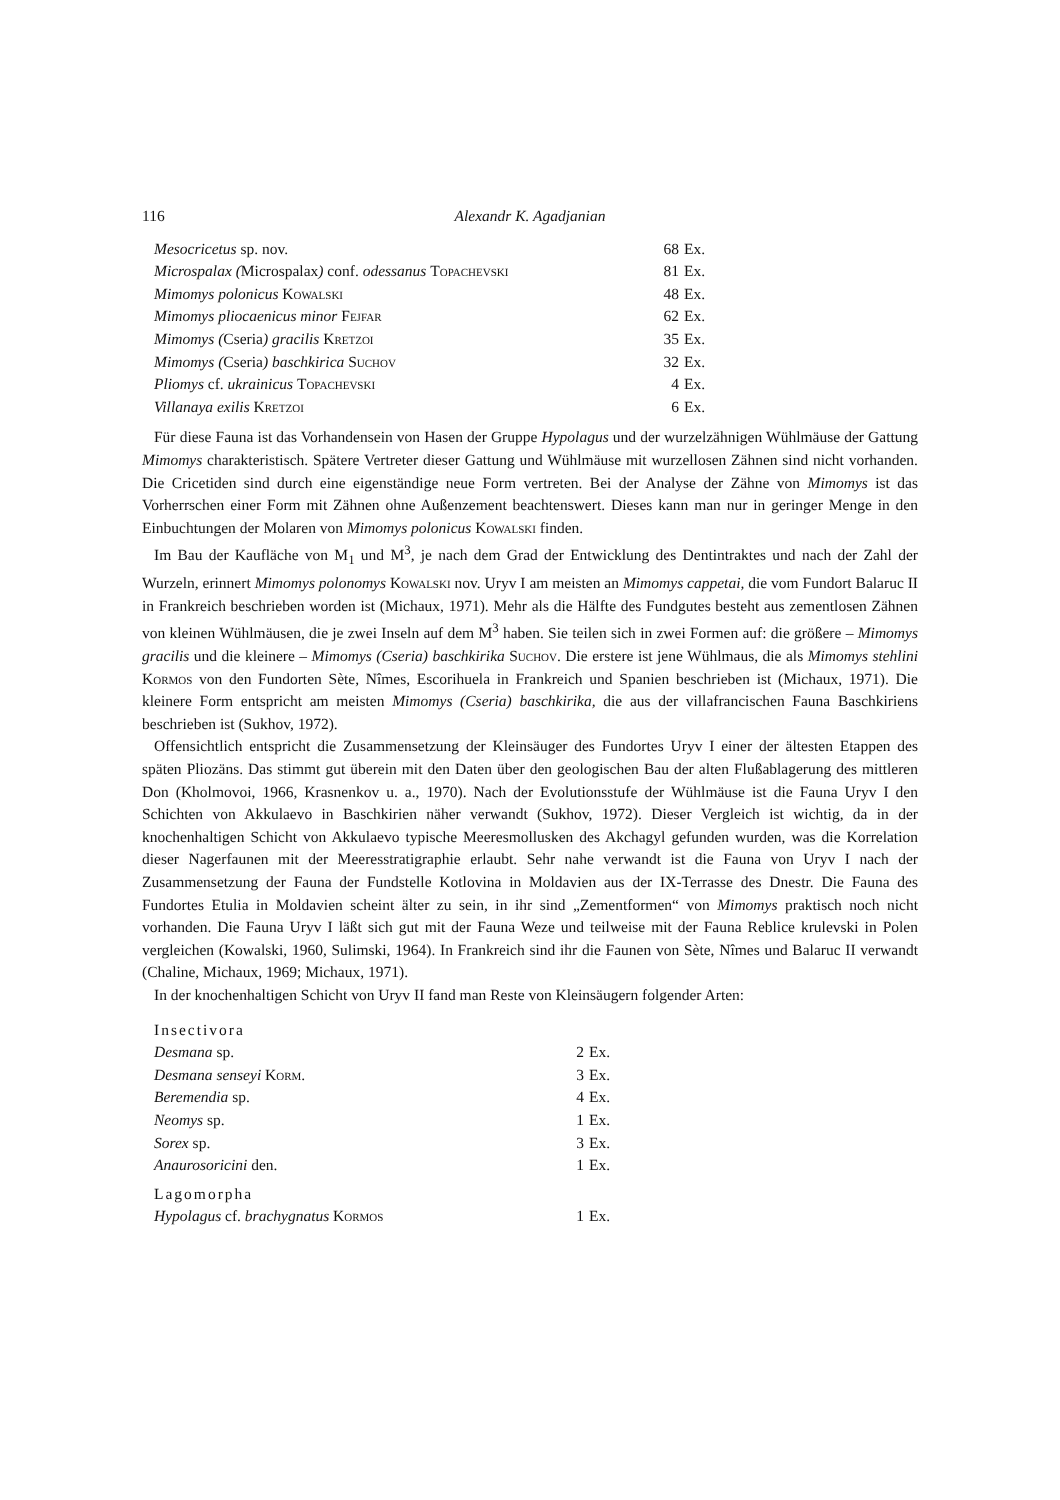116 Alexandr K. Agadjanian
| Mesocricetus sp. nov. | 68 | Ex. |
| Microspalax ( Microspalax ) conf. odessanus Topachevski | 81 | Ex. |
| Mimomys polonicus Kowalski | 48 | Ex. |
| Mimomys pliocaenicus minor Fejfar | 62 | Ex. |
| Mimomys ( Cseria ) gracilis Kretzoi | 35 | Ex. |
| Mimomys ( Cseria ) baschkirica Suchov | 32 | Ex. |
| Pliomys cf. ukrainicus Topachevski | 4 | Ex. |
| Villanaya exilis Kretzoi | 6 | Ex. |
Für diese Fauna ist das Vorhandensein von Hasen der Gruppe Hypolagus und der wurzelzähnigen Wühlmäuse der Gattung Mimomys charakteristisch. Spätere Vertreter dieser Gattung und Wühlmäuse mit wurzellosen Zähnen sind nicht vorhanden. Die Cricetiden sind durch eine eigenständige neue Form vertreten. Bei der Analyse der Zähne von Mimomys ist das Vorherrschen einer Form mit Zähnen ohne Außenzement beachtenswert. Dieses kann man nur in geringer Menge in den Einbuchtungen der Molaren von Mimomys polonicus Kowalski finden.
Im Bau der Kaufläche von M<sub>1</sub> und M<sup>3</sup>, je nach dem Grad der Entwicklung des Dentintraktes und nach der Zahl der Wurzeln, erinnert Mimomys polonomys Kowalski nov. Uryv I am meisten an Mimomys cappetai, die vom Fundort Balaruc II in Frankreich beschrieben worden ist (Michaux, 1971). Mehr als die Hälfte des Fundgutes besteht aus zementlosen Zähnen von kleinen Wühlmäusen, die je zwei Inseln auf dem M<sup>3</sup> haben. Sie teilen sich in zwei Formen auf: die größere – Mimomys gracilis und die kleinere – Mimomys (Cseria) baschkirika Suchov. Die erstere ist jene Wühlmaus, die als Mimomys stehlini Kormos von den Fundorten Sète, Nîmes, Escorihuela in Frankreich und Spanien beschrieben ist (Michaux, 1971). Die kleinere Form entspricht am meisten Mimomys (Cseria) baschkirika, die aus der villafrancischen Fauna Baschkiriens beschrieben ist (Sukhov, 1972).
Offensichtlich entspricht die Zusammensetzung der Kleinsäuger des Fundortes Uryv I einer der ältesten Etappen des späten Pliozäns. Das stimmt gut überein mit den Daten über den geologischen Bau der alten Flußablagerung des mittleren Don (Kholmovoi, 1966, Krasnenkov u. a., 1970). Nach der Evolutionsstufe der Wühlmäuse ist die Fauna Uryv I den Schichten von Akkulaevo in Baschkirien näher verwandt (Sukhov, 1972). Dieser Vergleich ist wichtig, da in der knochenhaltigen Schicht von Akkulaevo typische Meeresmollusken des Akchagyl gefunden wurden, was die Korrelation dieser Nagerfaunen mit der Meeresstratigraphie erlaubt. Sehr nahe verwandt ist die Fauna von Uryv I nach der Zusammensetzung der Fauna der Fundstelle Kotlovina in Moldavien aus der IX-Terrasse des Dnestr. Die Fauna des Fundortes Etulia in Moldavien scheint älter zu sein, in ihr sind „Zementformen“ von Mimomys praktisch noch nicht vorhanden. Die Fauna Uryv I läßt sich gut mit der Fauna Weze und teilweise mit der Fauna Reblice krulevski in Polen vergleichen (Kowalski, 1960, Sulimski, 1964). In Frankreich sind ihr die Faunen von Sète, Nîmes und Balaruc II verwandt (Chaline, Michaux, 1969; Michaux, 1971).
In der knochenhaltigen Schicht von Uryv II fand man Reste von Kleinsäugern folgender Arten:
| Insectivora | | |
| Desmana sp. | 2 | Ex. |
| Desmana senseyi Korm. | 3 | Ex. |
| Beremendia sp. | 4 | Ex. |
| Neomys sp. | 1 | Ex. |
| Sorex sp. | 3 | Ex. |
| Anaurosoricini den. | 1 | Ex. |
| Lagomorpha | | |
| Hypolagus cf. brachygnatus Kormos | 1 | Ex. |